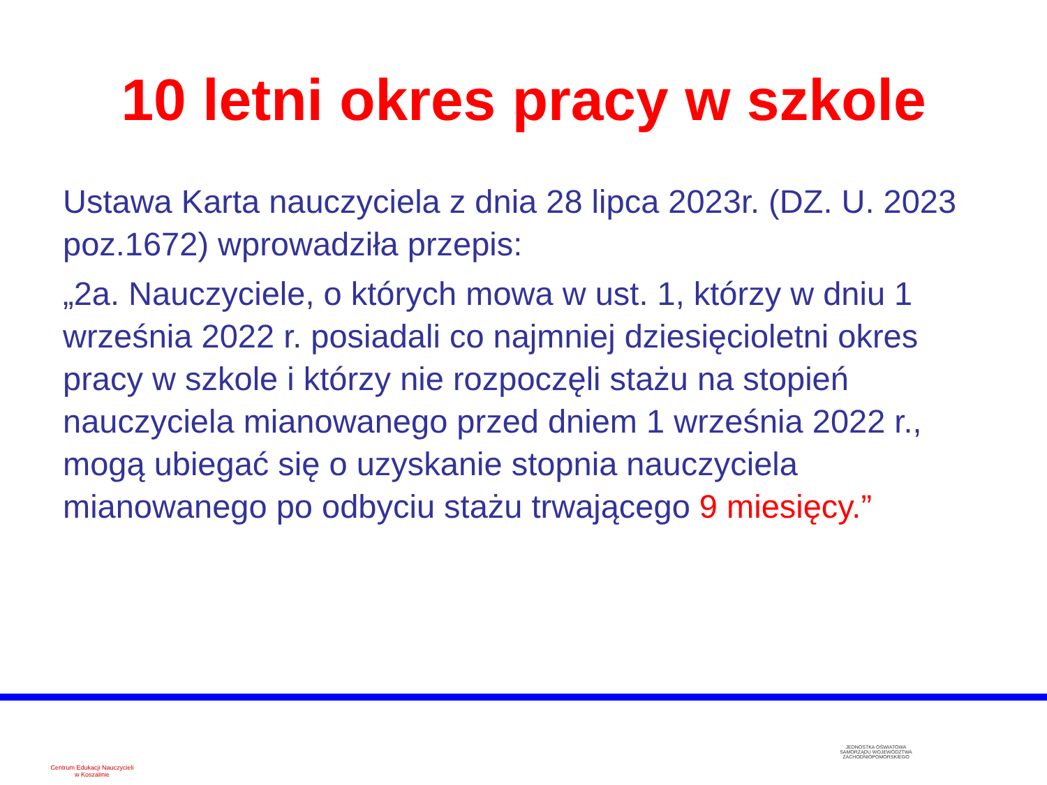10 letni okres pracy w szkole
Ustawa Karta nauczyciela z dnia 28 lipca 2023r. (DZ. U. 2023 poz.1672) wprowadziła przepis:
„2a. Nauczyciele, o których mowa w ust. 1, którzy w dniu 1 września 2022 r. posiadali co najmniej dziesięcioletni okres pracy w szkole i którzy nie rozpoczęli stażu na stopień nauczyciela mianowanego przed dniem 1 września 2022 r., mogą ubiegać się o uzyskanie stopnia nauczyciela mianowanego po odbyciu stażu trwającego 9 miesięcy.”
Centrum Edukacji Nauczycieli
w Koszalinie
JEDNOSTKA OŚWIATOWA
SAMORZĄDU WOJEWÓDZTWA
ZACHODNIOPOMORSKIEGO